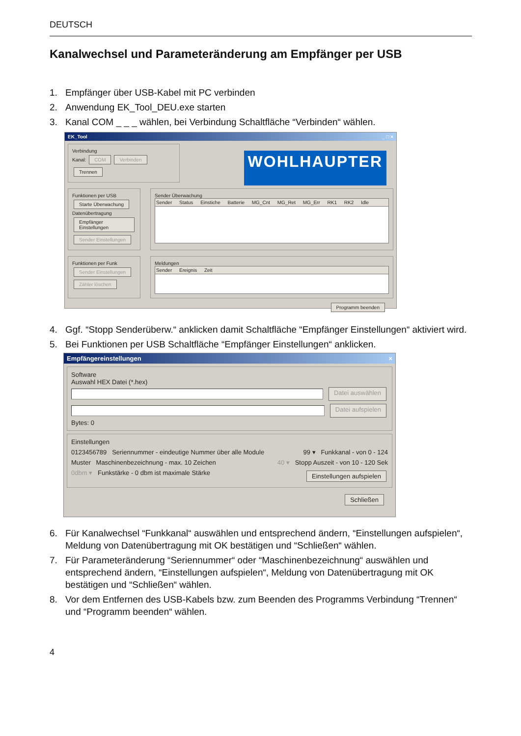DEUTSCH
Kanalwechsel und Parameteränderung am Empfänger per USB
1. Empfänger über USB-Kabel mit PC verbinden
2. Anwendung EK_Tool_DEU.exe starten
3. Kanal COM _ _ _ wählen, bei Verbindung Schaltfläche “Verbinden“ wählen.
EK_Tool _ □ ×
Verbindung
Kanal: COM Verbinden Trennen
WOHLHAUPTER
Funktionen per USB
Starte Überwachung
Datenübertragung
Empfänger Einstellungen
Sender Einstellungen
Sender Überwachung
Sender Status Einstiche Batterie MG_Cnt MG_Ret MG_Err RK1 RK2 Idle
Funktionen per Funk
Sender Einstellungen
Zähler löschen
Meldungen
Sender Ereignis Zeit
Programm beenden
4. Ggf. “Stopp Senderüberw.“ anklicken damit Schaltfläche “Empfänger Einstellungen“ aktiviert wird.
5. Bei Funktionen per USB Schaltfläche “Empfänger Einstellungen“ anklicken.
Empfängereinstellungen ×
Software
Auswahl HEX Datei (*.hex)
Datei auswählen
Datei aufspielen
Bytes: 0
Einstellungen
0123456789 Seriennummer - eindeutige Nummer über alle Module 99 ▾ Funkkanal - von 0 - 124
Muster Maschinenbezeichnung - max. 10 Zeichen 40 ▾ Stopp Auszeit - von 10 - 120 Sek
0dbm ▾ Funkstärke - 0 dbm ist maximale Stärke Einstellungen aufspielen
Schließen
6. Für Kanalwechsel “Funkkanal“ auswählen und entsprechend ändern, “Einstellungen aufspielen“, Meldung von Datenübertragung mit OK bestätigen und “Schließen“ wählen.
7. Für Parameteränderung “Seriennummer“ oder “Maschinenbezeichnung“ auswählen und entsprechend ändern, “Einstellungen aufspielen“, Meldung von Datenübertragung mit OK bestätigen und “Schließen“ wählen.
8. Vor dem Entfernen des USB-Kabels bzw. zum Beenden des Programms Verbindung “Trennen“ und “Programm beenden“ wählen.
4